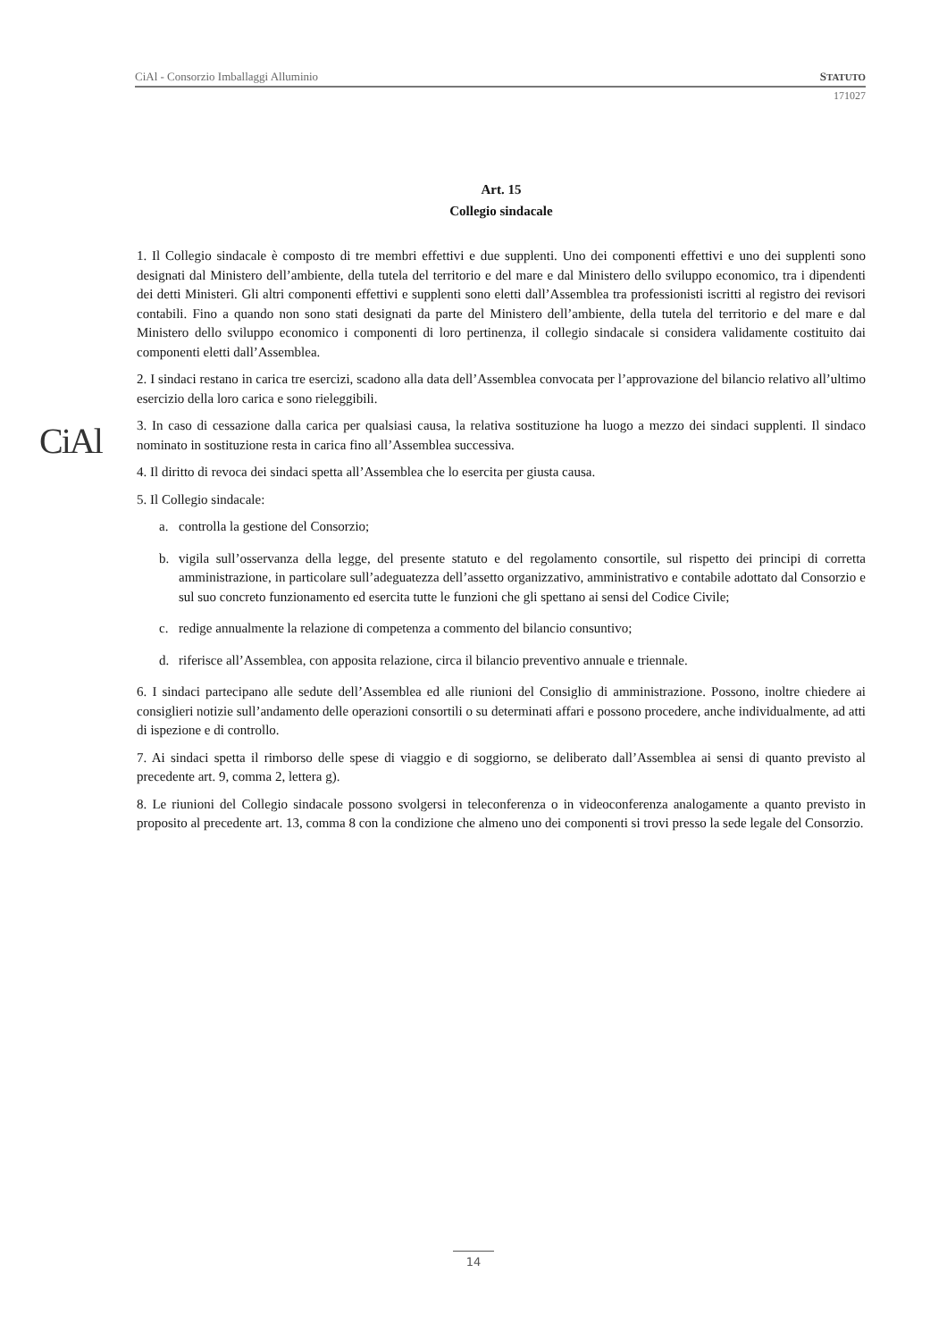CiAl - Consorzio Imballaggi Alluminio STATUTO
171027
CiAl
Art. 15
Collegio sindacale
1. Il Collegio sindacale è composto di tre membri effettivi e due supplenti. Uno dei componenti effettivi e uno dei supplenti sono designati dal Ministero dell’ambiente, della tutela del territorio e del mare e dal Ministero dello sviluppo economico, tra i dipendenti dei detti Ministeri. Gli altri componenti effettivi e supplenti sono eletti dall’Assemblea tra professionisti iscritti al registro dei revisori contabili. Fino a quando non sono stati designati da parte del Ministero dell’ambiente, della tutela del territorio e del mare e dal Ministero dello sviluppo economico i componenti di loro pertinenza, il collegio sindacale si considera validamente costituito dai componenti eletti dall’Assemblea.
2. I sindaci restano in carica tre esercizi, scadono alla data dell’Assemblea convocata per l’approvazione del bilancio relativo all’ultimo esercizio della loro carica e sono rieleggibili.
3. In caso di cessazione dalla carica per qualsiasi causa, la relativa sostituzione ha luogo a mezzo dei sindaci supplenti. Il sindaco nominato in sostituzione resta in carica fino all’Assemblea successiva.
4. Il diritto di revoca dei sindaci spetta all’Assemblea che lo esercita per giusta causa.
5. Il Collegio sindacale:
a. controlla la gestione del Consorzio;
b. vigila sull’osservanza della legge, del presente statuto e del regolamento consortile, sul rispetto dei principi di corretta amministrazione, in particolare sull’adeguatezza dell’assetto organizzativo, amministrativo e contabile adottato dal Consorzio e sul suo concreto funzionamento ed esercita tutte le funzioni che gli spettano ai sensi del Codice Civile;
c. redige annualmente la relazione di competenza a commento del bilancio consuntivo;
d. riferisce all’Assemblea, con apposita relazione, circa il bilancio preventivo annuale e triennale.
6. I sindaci partecipano alle sedute dell’Assemblea ed alle riunioni del Consiglio di amministrazione. Possono, inoltre chiedere ai consiglieri notizie sull’andamento delle operazioni consortili o su determinati affari e possono procedere, anche individualmente, ad atti di ispezione e di controllo.
7. Ai sindaci spetta il rimborso delle spese di viaggio e di soggiorno, se deliberato dall’Assemblea ai sensi di quanto previsto al precedente art. 9, comma 2, lettera g).
8. Le riunioni del Collegio sindacale possono svolgersi in teleconferenza o in videoconferenza analogamente a quanto previsto in proposito al precedente art. 13, comma 8 con la condizione che almeno uno dei componenti si trovi presso la sede legale del Consorzio.
14